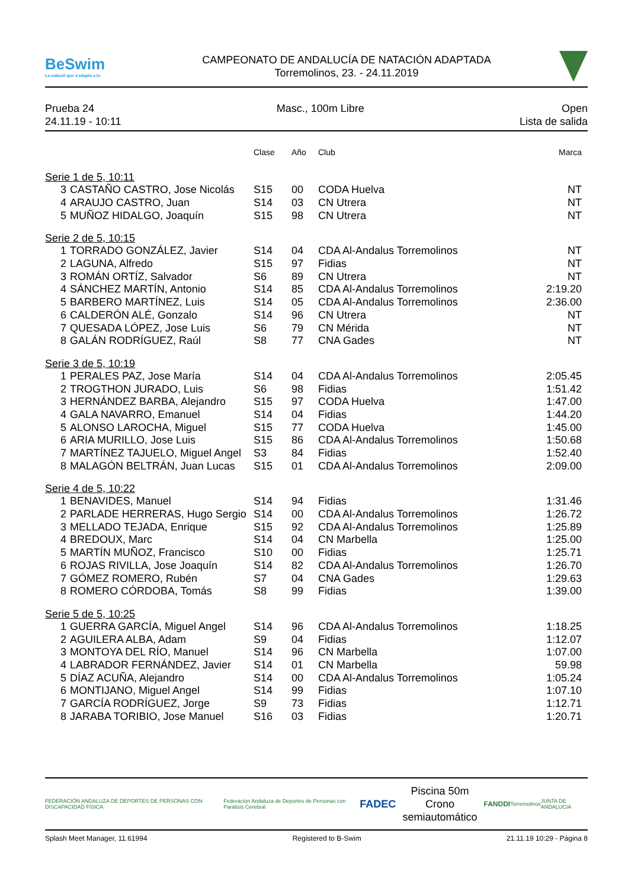BeSwim
La natació que s'adapta a tu
CAMPEONATO DE ANDALUCÍA DE NATACIÓN ADAPTADA
Torremolinos, 23. - 24.11.2019
Prueba 24
24.11.19 - 10:11
Masc., 100m Libre Open
Lista de salida
| | | Clase | Año | Club | Marca |
| --- | --- | --- | --- | --- | --- |
| Serie 1 de 5, 10:11 | | | | | |
| 3 | CASTAÑO CASTRO, Jose Nicolás | S15 | 00 | CODA Huelva | NT |
| 4 | ARAUJO CASTRO, Juan | S14 | 03 | CN Utrera | NT |
| 5 | MUÑOZ HIDALGO, Joaquín | S15 | 98 | CN Utrera | NT |
| Serie 2 de 5, 10:15 | | | | | |
| 1 | TORRADO GONZÁLEZ, Javier | S14 | 04 | CDA Al-Andalus Torremolinos | NT |
| 2 | LAGUNA, Alfredo | S15 | 97 | Fidias | NT |
| 3 | ROMÁN ORTÍZ, Salvador | S6 | 89 | CN Utrera | NT |
| 4 | SÁNCHEZ MARTÍN, Antonio | S14 | 85 | CDA Al-Andalus Torremolinos | 2:19.20 |
| 5 | BARBERO MARTÍNEZ, Luis | S14 | 05 | CDA Al-Andalus Torremolinos | 2:36.00 |
| 6 | CALDERÓN ALÉ, Gonzalo | S14 | 96 | CN Utrera | NT |
| 7 | QUESADA LÓPEZ, Jose Luis | S6 | 79 | CN Mérida | NT |
| 8 | GALÁN RODRÍGUEZ, Raúl | S8 | 77 | CNA Gades | NT |
| Serie 3 de 5, 10:19 | | | | | |
| 1 | PERALES PAZ, Jose María | S14 | 04 | CDA Al-Andalus Torremolinos | 2:05.45 |
| 2 | TROGTHON JURADO, Luis | S6 | 98 | Fidias | 1:51.42 |
| 3 | HERNÁNDEZ BARBA, Alejandro | S15 | 97 | CODA Huelva | 1:47.00 |
| 4 | GALA NAVARRO, Emanuel | S14 | 04 | Fidias | 1:44.20 |
| 5 | ALONSO LAROCHA, Miguel | S15 | 77 | CODA Huelva | 1:45.00 |
| 6 | ARIA MURILLO, Jose Luis | S15 | 86 | CDA Al-Andalus Torremolinos | 1:50.68 |
| 7 | MARTÍNEZ TAJUELO, Miguel Angel | S3 | 84 | Fidias | 1:52.40 |
| 8 | MALAGÓN BELTRÁN, Juan Lucas | S15 | 01 | CDA Al-Andalus Torremolinos | 2:09.00 |
| Serie 4 de 5, 10:22 | | | | | |
| 1 | BENAVIDES, Manuel | S14 | 94 | Fidias | 1:31.46 |
| 2 | PARLADE HERRERAS, Hugo Sergio | S14 | 00 | CDA Al-Andalus Torremolinos | 1:26.72 |
| 3 | MELLADO TEJADA, Enrique | S15 | 92 | CDA Al-Andalus Torremolinos | 1:25.89 |
| 4 | BREDOUX, Marc | S14 | 04 | CN Marbella | 1:25.00 |
| 5 | MARTÍN MUÑOZ, Francisco | S10 | 00 | Fidias | 1:25.71 |
| 6 | ROJAS RIVILLA, Jose Joaquín | S14 | 82 | CDA Al-Andalus Torremolinos | 1:26.70 |
| 7 | GÓMEZ ROMERO, Rubén | S7 | 04 | CNA Gades | 1:29.63 |
| 8 | ROMERO CÓRDOBA, Tomás | S8 | 99 | Fidias | 1:39.00 |
| Serie 5 de 5, 10:25 | | | | | |
| 1 | GUERRA GARCÍA, Miguel Angel | S14 | 96 | CDA Al-Andalus Torremolinos | 1:18.25 |
| 2 | AGUILERA ALBA, Adam | S9 | 04 | Fidias | 1:12.07 |
| 3 | MONTOYA DEL RÍO, Manuel | S14 | 96 | CN Marbella | 1:07.00 |
| 4 | LABRADOR FERNÁNDEZ, Javier | S14 | 01 | CN Marbella | 59.98 |
| 5 | DÍAZ ACUÑA, Alejandro | S14 | 00 | CDA Al-Andalus Torremolinos | 1:05.24 |
| 6 | MONTIJANO, Miguel Angel | S14 | 99 | Fidias | 1:07.10 |
| 7 | GARCÍA RODRÍGUEZ, Jorge | S9 | 73 | Fidias | 1:12.71 |
| 8 | JARABA TORIBIO, Jose Manuel | S16 | 03 | Fidias | 1:20.71 |
FEDERACIÓN ANDALUZA DE DEPORTES DE PERSONAS CON DISCAPACIDAD FÍSICA
Federación Andaluza de Deportes de Personas con Parálisis Cerebral
FADEC
Piscina 50m
Crono semiautomático
FANDDI
Torremolinos JUNTA DE ANDALUCIA
Splash Meet Manager, 11.61994 Registered to B-Swim 21.11.19 10:29 - Página 8